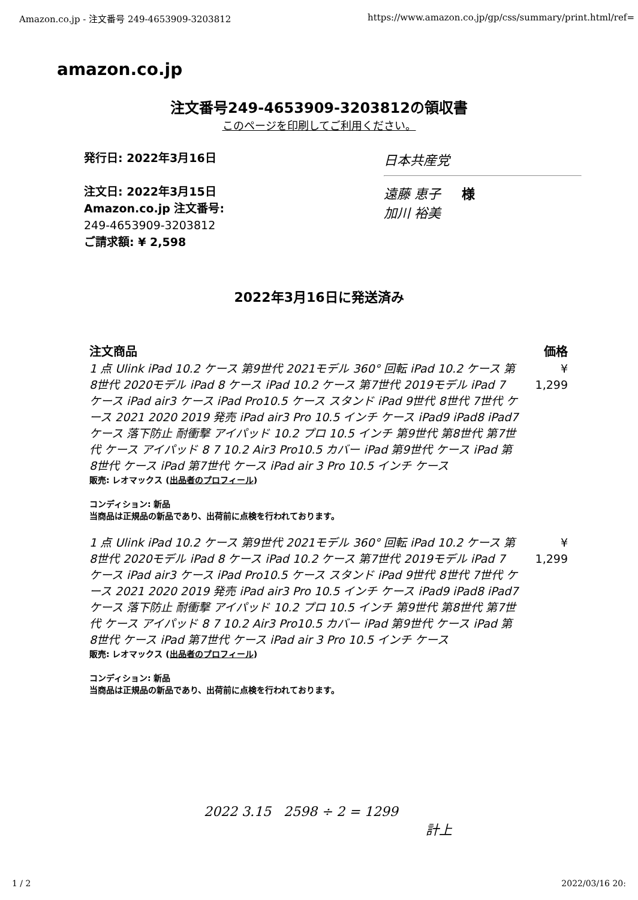Amazon.co.jp - 注文番号 249-4653909-3203812 https://www.amazon.co.jp/gp/css/summary/print.html/ref=
amazon.co.jp
注文番号249-4653909-3203812の領収書
このページを印刷してご利用ください。
発行日: 2022年3月16日
注文日: 2022年3月15日
Amazon.co.jp 注文番号:
249-4653909-3203812
ご請求額: ¥ 2,598
日本共産党
遠藤 恵子 様
加川 裕美
2022年3月16日に発送済み
| 注文商品 | 価格 |
| --- | --- |
| 1 点 Ulink iPad 10.2 ケース 第9世代 2021モデル 360° 回転 iPad 10.2 ケース 第8世代 2020モデル iPad 8 ケース iPad 10.2 ケース 第7世代 2019モデル iPad 7 ケース iPad air3 ケース iPad Pro10.5 ケース スタンド iPad 9世代 8世代 7世代 ケース 2021 2020 2019 発売 iPad air3 Pro 10.5 インチ ケース iPad9 iPad8 iPad7 ケース 落下防止 耐衝撃 アイパッド 10.2 プロ 10.5 インチ 第9世代 第8世代 第7世代 ケース アイパッド 8 7 10.2 Air3 Pro10.5 カバー iPad 第9世代 ケース iPad 第8世代 ケース iPad 第7世代 ケース iPad air 3 Pro 10.5 インチ ケース 販売: レオマックス ( 出品者のプロフィール ) コンディション: 新品 当商品は正規品の新品であり、出荷前に点検を行われております。 | ¥ 1,299 |
| 1 点 Ulink iPad 10.2 ケース 第9世代 2021モデル 360° 回転 iPad 10.2 ケース 第8世代 2020モデル iPad 8 ケース iPad 10.2 ケース 第7世代 2019モデル iPad 7 ケース iPad air3 ケース iPad Pro10.5 ケース スタンド iPad 9世代 8世代 7世代 ケース 2021 2020 2019 発売 iPad air3 Pro 10.5 インチ ケース iPad9 iPad8 iPad7 ケース 落下防止 耐衝撃 アイパッド 10.2 プロ 10.5 インチ 第9世代 第8世代 第7世代 ケース アイパッド 8 7 10.2 Air3 Pro10.5 カバー iPad 第9世代 ケース iPad 第8世代 ケース iPad 第7世代 ケース iPad air 3 Pro 10.5 インチ ケース 販売: レオマックス ( 出品者のプロフィール ) コンディション: 新品 当商品は正規品の新品であり、出荷前に点検を行われております。 | ¥ 1,299 |
2022 3.15 2598 ÷ 2 = 1299
計上
1 / 2 2022/03/16 20: